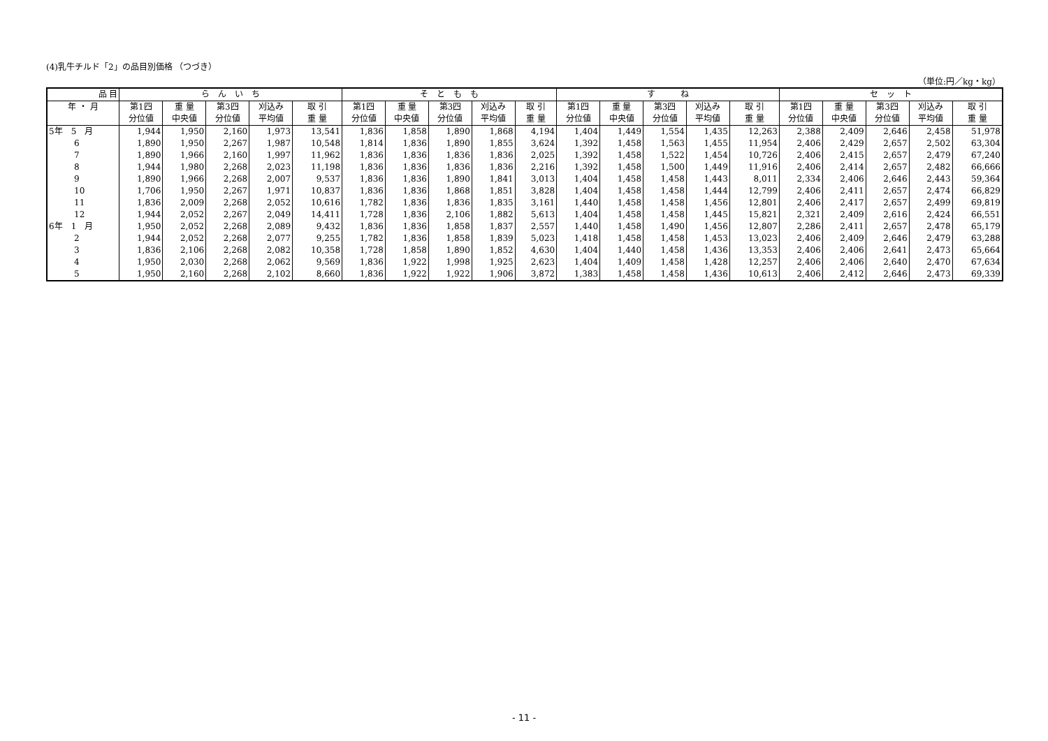(4)乳牛チルド「2」の品目別価格 （つづき）
（単位:円／kg・kg）
| 品 目 | ら ん い ち | | | | | そ と も も | | | | | す ね | | | | | セ ッ ト | | | | |
| --- | --- | --- | --- | --- | --- | --- | --- | --- | --- | --- | --- | --- | --- | --- | --- | --- | --- | --- | --- | --- |
| 年 ・ 月 | 第1四 | 重 量 | 第3四 | 刈込み | 取 引 | 第1四 | 重 量 | 第3四 | 刈込み | 取 引 | 第1四 | 重 量 | 第3四 | 刈込み | 取 引 | 第1四 | 重 量 | 第3四 | 刈込み | 取 引 |
| | 分位値 | 中央値 | 分位値 | 平均値 | 重 量 | 分位値 | 中央値 | 分位値 | 平均値 | 重 量 | 分位値 | 中央値 | 分位値 | 平均値 | 重 量 | 分位値 | 中央値 | 分位値 | 平均値 | 重 量 |
| 5年 5 月 | 1,944 | 1,950 | 2,160 | 1,973 | 13,541 | 1,836 | 1,858 | 1,890 | 1,868 | 4,194 | 1,404 | 1,449 | 1,554 | 1,435 | 12,263 | 2,388 | 2,409 | 2,646 | 2,458 | 51,978 |
| 6 | 1,890 | 1,950 | 2,267 | 1,987 | 10,548 | 1,814 | 1,836 | 1,890 | 1,855 | 3,624 | 1,392 | 1,458 | 1,563 | 1,455 | 11,954 | 2,406 | 2,429 | 2,657 | 2,502 | 63,304 |
| 7 | 1,890 | 1,966 | 2,160 | 1,997 | 11,962 | 1,836 | 1,836 | 1,836 | 1,836 | 2,025 | 1,392 | 1,458 | 1,522 | 1,454 | 10,726 | 2,406 | 2,415 | 2,657 | 2,479 | 67,240 |
| 8 | 1,944 | 1,980 | 2,268 | 2,023 | 11,198 | 1,836 | 1,836 | 1,836 | 1,836 | 2,216 | 1,392 | 1,458 | 1,500 | 1,449 | 11,916 | 2,406 | 2,414 | 2,657 | 2,482 | 66,666 |
| 9 | 1,890 | 1,966 | 2,268 | 2,007 | 9,537 | 1,836 | 1,836 | 1,890 | 1,841 | 3,013 | 1,404 | 1,458 | 1,458 | 1,443 | 8,011 | 2,334 | 2,406 | 2,646 | 2,443 | 59,364 |
| 10 | 1,706 | 1,950 | 2,267 | 1,971 | 10,837 | 1,836 | 1,836 | 1,868 | 1,851 | 3,828 | 1,404 | 1,458 | 1,458 | 1,444 | 12,799 | 2,406 | 2,411 | 2,657 | 2,474 | 66,829 |
| 11 | 1,836 | 2,009 | 2,268 | 2,052 | 10,616 | 1,782 | 1,836 | 1,836 | 1,835 | 3,161 | 1,440 | 1,458 | 1,458 | 1,456 | 12,801 | 2,406 | 2,417 | 2,657 | 2,499 | 69,819 |
| 12 | 1,944 | 2,052 | 2,267 | 2,049 | 14,411 | 1,728 | 1,836 | 2,106 | 1,882 | 5,613 | 1,404 | 1,458 | 1,458 | 1,445 | 15,821 | 2,321 | 2,409 | 2,616 | 2,424 | 66,551 |
| 6年 1 月 | 1,950 | 2,052 | 2,268 | 2,089 | 9,432 | 1,836 | 1,836 | 1,858 | 1,837 | 2,557 | 1,440 | 1,458 | 1,490 | 1,456 | 12,807 | 2,286 | 2,411 | 2,657 | 2,478 | 65,179 |
| 2 | 1,944 | 2,052 | 2,268 | 2,077 | 9,255 | 1,782 | 1,836 | 1,858 | 1,839 | 5,023 | 1,418 | 1,458 | 1,458 | 1,453 | 13,023 | 2,406 | 2,409 | 2,646 | 2,479 | 63,288 |
| 3 | 1,836 | 2,106 | 2,268 | 2,082 | 10,358 | 1,728 | 1,858 | 1,890 | 1,852 | 4,630 | 1,404 | 1,440 | 1,458 | 1,436 | 13,353 | 2,406 | 2,406 | 2,641 | 2,473 | 65,664 |
| 4 | 1,950 | 2,030 | 2,268 | 2,062 | 9,569 | 1,836 | 1,922 | 1,998 | 1,925 | 2,623 | 1,404 | 1,409 | 1,458 | 1,428 | 12,257 | 2,406 | 2,406 | 2,640 | 2,470 | 67,634 |
| 5 | 1,950 | 2,160 | 2,268 | 2,102 | 8,660 | 1,836 | 1,922 | 1,922 | 1,906 | 3,872 | 1,383 | 1,458 | 1,458 | 1,436 | 10,613 | 2,406 | 2,412 | 2,646 | 2,473 | 69,339 |
- 11 -